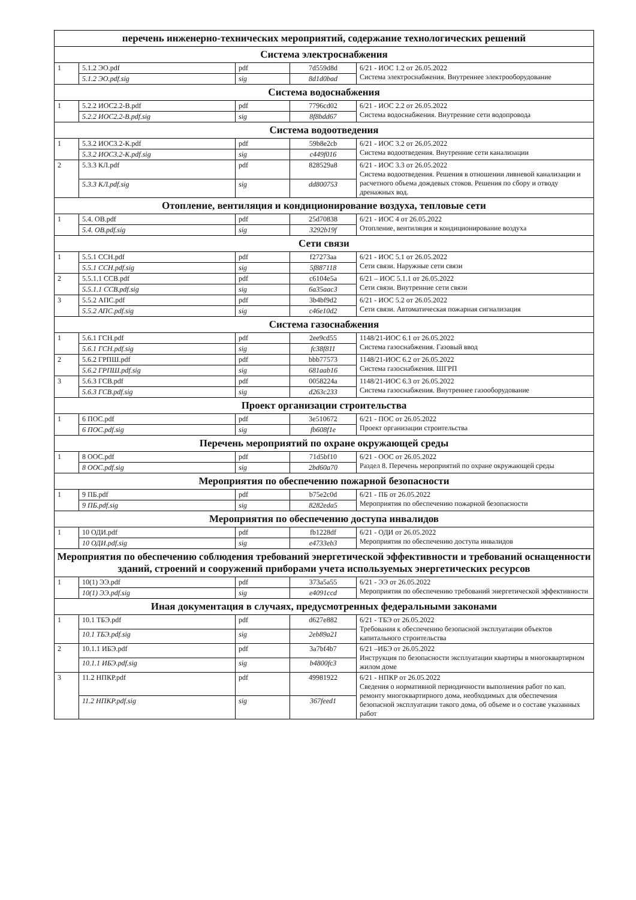| перечень инженерно-технических мероприятий, содержание технологических решений | | | | |
| --- | --- | --- | --- | --- |
| Система электроснабжения | | | | |
| 1 | 5.1.2 ЭО.pdf | pdf | 7d559d8d | 6/21 - ИОС 1.2 от 26.05.2022 Система электроснабжения. Внутреннее электрооборудование |
| | 5.1.2 ЭО.pdf.sig | sig | 8d1d0bad | |
| Система водоснабжения | | | | |
| 1 | 5.2.2 ИОС2.2-В.pdf | pdf | 7796cd02 | 6/21 - ИОС 2.2 от 26.05.2022 Система водоснабжения. Внутренние сети водопровода |
| | 5.2.2 ИОС2.2-В.pdf.sig | sig | 8f8bdd67 | |
| Система водоотведения | | | | |
| 1 | 5.3.2 ИОС3.2-К.pdf | pdf | 59b8e2cb | 6/21 - ИОС 3.2 от 26.05.2022 Система водоотведения. Внутренние сети канализации |
| | 5.3.2 ИОС3.2-К.pdf.sig | sig | c449f016 | |
| 2 | 5.3.3 КЛ.pdf | pdf | 828529a8 | 6/21 - ИОС 3.3 от 26.05.2022 Система водоотведения. Решения в отношении ливневой канализации и расчетного объема дождевых стоков. Решения по сбору и отводу дренажных вод. |
| | 5.3.3 КЛ.pdf.sig | sig | dd800753 | |
| Отопление, вентиляция и кондиционирование воздуха, тепловые сети | | | | |
| 1 | 5.4. ОВ.pdf | pdf | 25d70838 | 6/21 - ИОС 4 от 26.05.2022 Отопление, вентиляция и кондиционирование воздуха |
| | 5.4. ОВ.pdf.sig | sig | 3292b19f | |
| Сети связи | | | | |
| 1 | 5.5.1 ССН.pdf | pdf | f27273aa | 6/21 - ИОС 5.1 от 26.05.2022 Сети связи. Наружные сети связи |
| | 5.5.1 ССН.pdf.sig | sig | 5f887118 | |
| 2 | 5.5.1.1 ССВ.pdf | pdf | c6104e5a | 6/21 – ИОС 5.1.1 от 26.05.2022 Сети связи. Внутренние сети связи |
| | 5.5.1.1 ССВ.pdf.sig | sig | 6a35aac3 | |
| 3 | 5.5.2 АПС.pdf | pdf | 3b4bf9d2 | 6/21 - ИОС 5.2 от 26.05.2022 Сети связи. Автоматическая пожарная сигнализация |
| | 5.5.2 АПС.pdf.sig | sig | c46e10d2 | |
| Система газоснабжения | | | | |
| 1 | 5.6.1 ГСН.pdf | pdf | 2ee9cd55 | 1148/21-ИОС 6.1 от 26.05.2022 Система газоснабжения. Газовый ввод |
| | 5.6.1 ГСН.pdf.sig | sig | fc38f811 | |
| 2 | 5.6.2 ГРПШ.pdf | pdf | bbb77573 | 1148/21-ИОС 6.2 от 26.05.2022 Система газоснабжения. ШГРП |
| | 5.6.2 ГРПШ.pdf.sig | sig | 681aab16 | |
| 3 | 5.6.3 ГСВ.pdf | pdf | 0058224a | 1148/21-ИОС 6.3 от 26.05.2022 Система газоснабжения. Внутреннее газооборудование |
| | 5.6.3 ГСВ.pdf.sig | sig | d263c233 | |
| Проект организации строительства | | | | |
| 1 | 6 ПОС.pdf | pdf | 3e510672 | 6/21 - ПОС от 26.05.2022 Проект организации строительства |
| | 6 ПОС.pdf.sig | sig | fb608f1e | |
| Перечень мероприятий по охране окружающей среды | | | | |
| 1 | 8 ООС.pdf | pdf | 71d5bf10 | 6/21 - ООС от 26.05.2022 Раздел 8. Перечень мероприятий по охране окружающей среды |
| | 8 ООС.pdf.sig | sig | 2bd60a70 | |
| Мероприятия по обеспечению пожарной безопасности | | | | |
| 1 | 9 ПБ.pdf | pdf | b75e2c0d | 6/21 - ПБ от 26.05.2022 Мероприятия по обеспечению пожарной безопасности |
| | 9 ПБ.pdf.sig | sig | 8282eda5 | |
| Мероприятия по обеспечению доступа инвалидов | | | | |
| 1 | 10 ОДИ.pdf | pdf | fb1228df | 6/21 - ОДИ от 26.05.2022 Мероприятия по обеспечению доступа инвалидов |
| | 10 ОДИ.pdf.sig | sig | e4733eb3 | |
| Мероприятия по обеспечению соблюдения требований энергетической эффективности и требований оснащенности зданий, строений и сооружений приборами учета используемых энергетических ресурсов | | | | |
| 1 | 10(1) ЭЭ.pdf | pdf | 373a5a55 | 6/21 - ЭЭ от 26.05.2022 Мероприятия по обеспечению требований энергетической эффективности |
| | 10(1) ЭЭ.pdf.sig | sig | e4091ccd | |
| Иная документация в случаях, предусмотренных федеральными законами | | | | |
| 1 | 10.1 ТБЭ.pdf | pdf | d627e882 | 6/21 - ТБЭ от 26.05.2022 Требования к обеспечению безопасной эксплуатации объектов капитального строительства |
| | 10.1 ТБЭ.pdf.sig | sig | 2eb89a21 | |
| 2 | 10.1.1 ИБЭ.pdf | pdf | 3a7bf4b7 | 6/21 –ИБЭ от 26.05.2022 Инструкция по безопасности эксплуатации квартиры в многоквартирном жилом доме |
| | 10.1.1 ИБЭ.pdf.sig | sig | b4800fc3 | |
| 3 | 11.2 НПКР.pdf | pdf | 49981922 | 6/21 - НПКР от 26.05.2022 Сведения о нормативной периодичности выполнения работ по кап. ремонту многоквартирного дома, необходимых для обеспечения безопасной эксплуатации такого дома, об объеме и о составе указанных работ |
| | 11.2 НПКР.pdf.sig | sig | 367feed1 | |